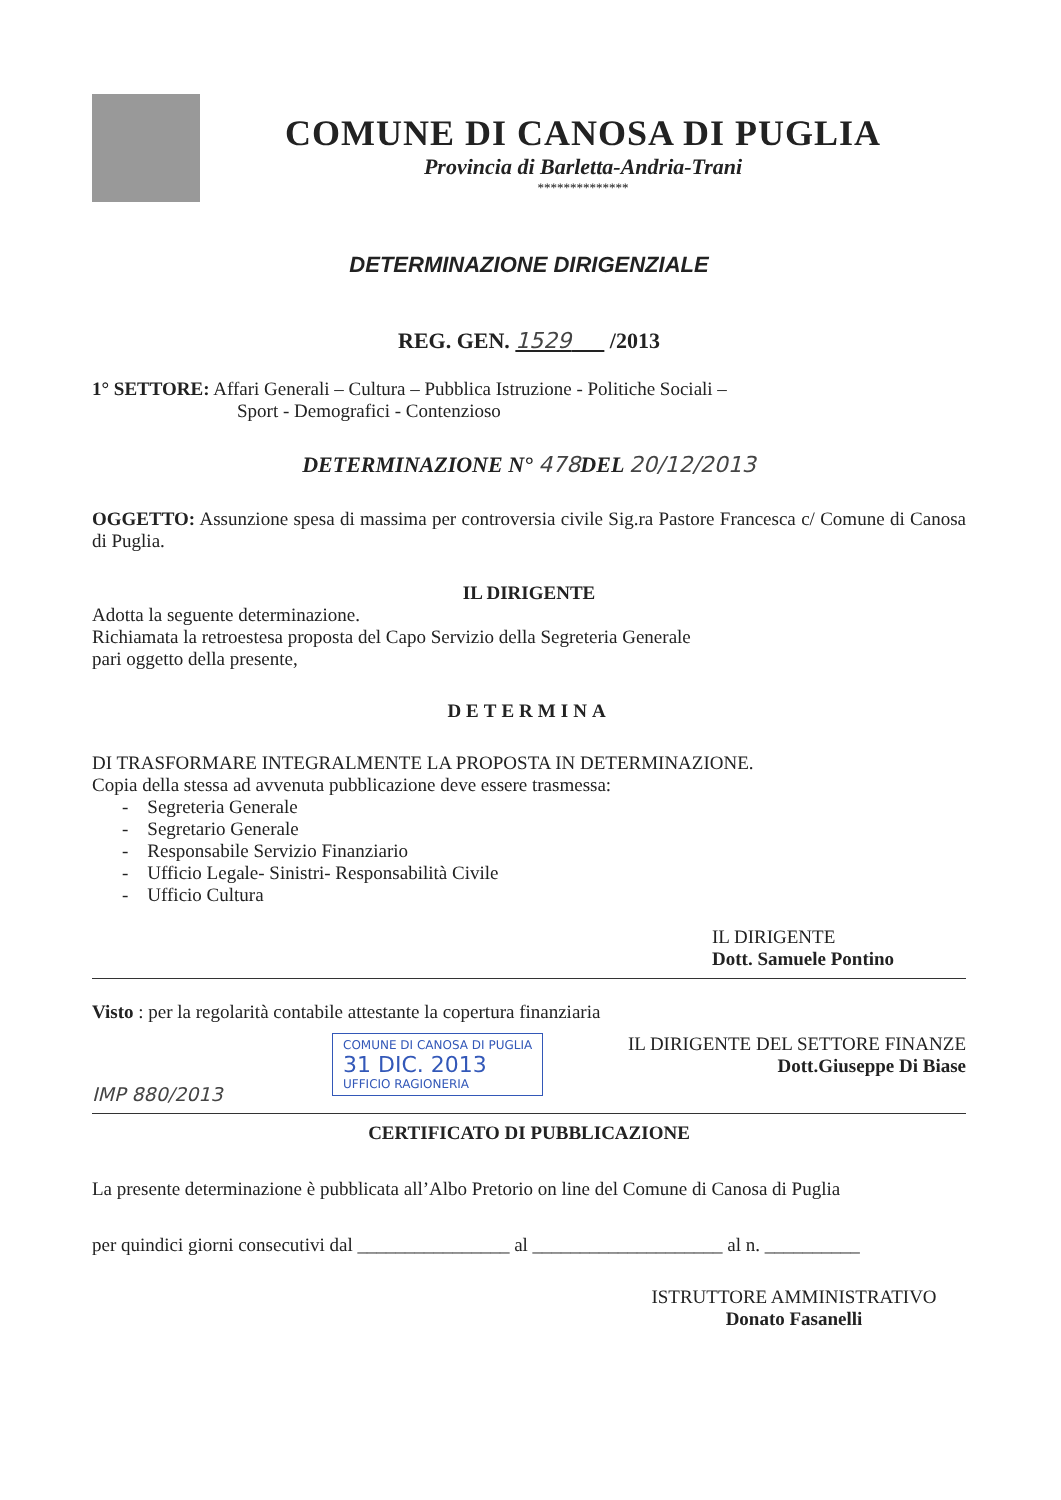COMUNE DI CANOSA DI PUGLIA
Provincia di Barletta-Andria-Trani
**************
DETERMINAZIONE DIRIGENZIALE
REG. GEN. 1529 /2013
1° SETTORE: Affari Generali – Cultura – Pubblica Istruzione - Politiche Sociali –
Sport - Demografici - Contenzioso
DETERMINAZIONE N° 478 DEL 20/12/2013
OGGETTO: Assunzione spesa di massima per controversia civile Sig.ra Pastore Francesca c/ Comune di Canosa di Puglia.
IL DIRIGENTE
Adotta la seguente determinazione.
Richiamata la retroestesa proposta del Capo Servizio della Segreteria Generale
pari oggetto della presente,
DETERMINA
DI TRASFORMARE INTEGRALMENTE LA PROPOSTA IN DETERMINAZIONE.
Copia della stessa ad avvenuta pubblicazione deve essere trasmessa:
- Segreteria Generale
- Segretario Generale
- Responsabile Servizio Finanziario
- Ufficio Legale- Sinistri- Responsabilità Civile
- Ufficio Cultura
IL DIRIGENTE
Dott. Samuele Pontino
Visto : per la regolarità contabile attestante la copertura finanziaria
IMP 880/2013
COMUNE DI CANOSA DI PUGLIA
31 DIC. 2013
UFFICIO RAGIONERIA
IL DIRIGENTE DEL SETTORE FINANZE
Dott.Giuseppe Di Biase
CERTIFICATO DI PUBBLICAZIONE
La presente determinazione è pubblicata all’Albo Pretorio on line del Comune di Canosa di Puglia
per quindici giorni consecutivi dal ________________ al ____________________ al n. __________
ISTRUTTORE AMMINISTRATIVO
Donato Fasanelli